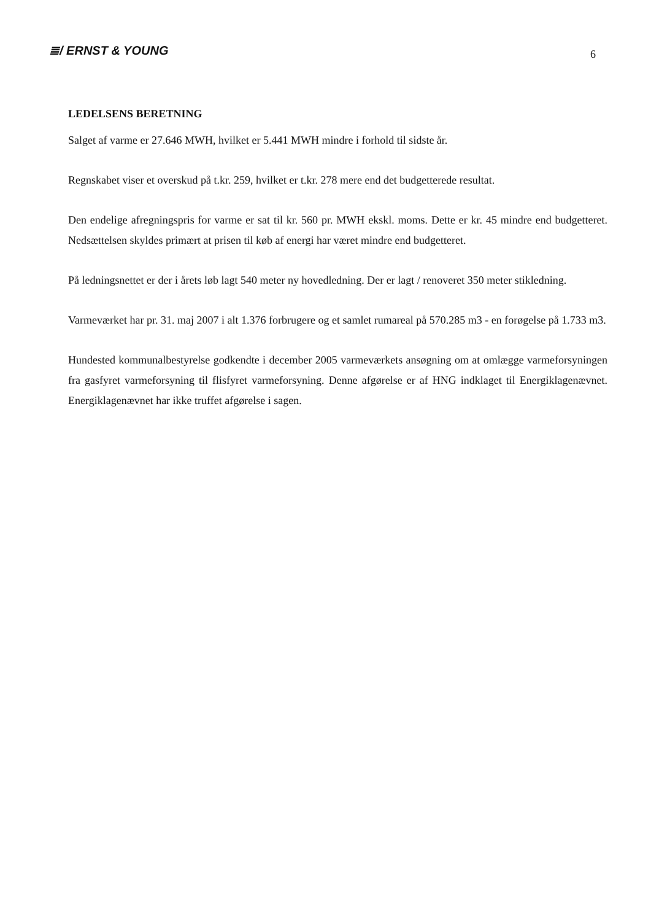≣/ ERNST & YOUNG
6
LEDELSENS BERETNING
Salget af varme er 27.646 MWH, hvilket er 5.441 MWH mindre i forhold til sidste år.
Regnskabet viser et overskud på t.kr. 259, hvilket er t.kr. 278 mere end det budgetterede resultat.
Den endelige afregningspris for varme er sat til kr. 560 pr. MWH ekskl. moms. Dette er kr. 45 mindre end budgetteret. Nedsættelsen skyldes primært at prisen til køb af energi har været mindre end budgetteret.
På ledningsnettet er der i årets løb lagt 540 meter ny hovedledning. Der er lagt / renoveret 350 meter stikledning.
Varmeværket har pr. 31. maj 2007 i alt 1.376 forbrugere og et samlet rumareal på 570.285 m3 - en forøgelse på 1.733 m3.
Hundested kommunalbestyrelse godkendte i december 2005 varmeværkets ansøgning om at omlægge varmeforsyningen fra gasfyret varmeforsyning til flisfyret varmeforsyning. Denne afgørelse er af HNG indklaget til Energiklagenævnet. Energiklagenævnet har ikke truffet afgørelse i sagen.